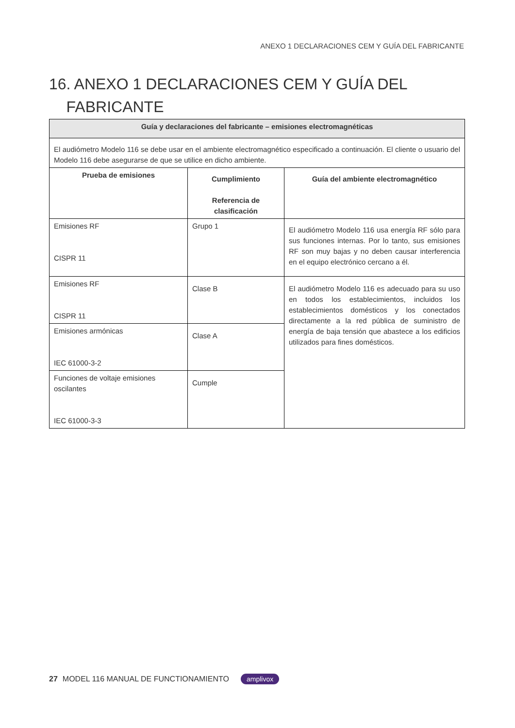ANEXO 1 DECLARACIONES CEM Y GUÍA DEL FABRICANTE
16. ANEXO 1 DECLARACIONES CEM Y GUÍA DEL
FABRICANTE
| Guía y declaraciones del fabricante – emisiones electromagnéticas | | |
| --- | --- | --- |
| El audiómetro Modelo 116 se debe usar en el ambiente electromagnético especificado a continuación. El cliente o usuario del Modelo 116 debe asegurarse de que se utilice en dicho ambiente. | | |
| Prueba de emisiones | Cumplimiento Referencia de clasificación | Guía del ambiente electromagnético |
| Emisiones RF CISPR 11 | Grupo 1 | El audiómetro Modelo 116 usa energía RF sólo para sus funciones internas. Por lo tanto, sus emisiones RF son muy bajas y no deben causar interferencia en el equipo electrónico cercano a él. |
| Emisiones RF CISPR 11 | Clase B | El audiómetro Modelo 116 es adecuado para su uso en todos los establecimientos, incluidos los establecimientos domésticos y los conectados directamente a la red pública de suministro de energía de baja tensión que abastece a los edificios utilizados para fines domésticos. |
| Emisiones armónicas IEC 61000-3-2 | Clase A | |
| Funciones de voltaje emisiones oscilantes IEC 61000-3-3 | Cumple | |
27 MODEL 116 MANUAL DE FUNCTIONAMIENTO amplivox